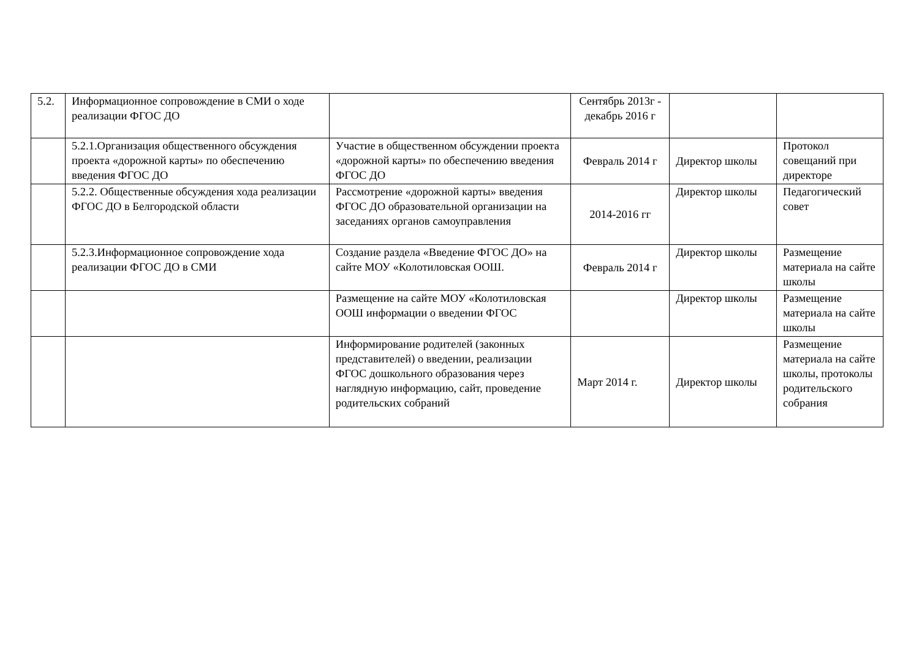| 5.2. | Информационное сопровождение в СМИ о ходе реализации ФГОС ДО | | Сентябрь 2013г - декабрь 2016 г | | |
| | 5.2.1.Организация общественного обсуждения проекта «дорожной карты» по обеспечению введения ФГОС ДО | Участие в общественном обсуждении проекта «дорожной карты» по обеспечению введения ФГОС ДО | Февраль 2014 г | Директор школы | Протокол совещаний при директоре |
| | 5.2.2. Общественные обсуждения хода реализации ФГОС ДО в Белгородской области | Рассмотрение «дорожной карты» введения ФГОС ДО образовательной организации на заседаниях органов самоуправления | 2014-2016 гг | Директор школы | Педагогический совет |
| | 5.2.3.Информационное сопровождение хода реализации ФГОС ДО в СМИ | Создание раздела «Введение ФГОС ДО» на сайте МОУ «Колотиловская ООШ. | Февраль 2014 г | Директор школы | Размещение материала на сайте школы |
| | | Размещение на сайте МОУ «Колотиловская ООШ информации о введении ФГОС | | Директор школы | Размещение материала на сайте школы |
| | | Информирование родителей (законных представителей) о введении, реализации ФГОС дошкольного образования через наглядную информацию, сайт, проведение родительских собраний | Март 2014 г. | Директор школы | Размещение материала на сайте школы, протоколы родительского собрания |